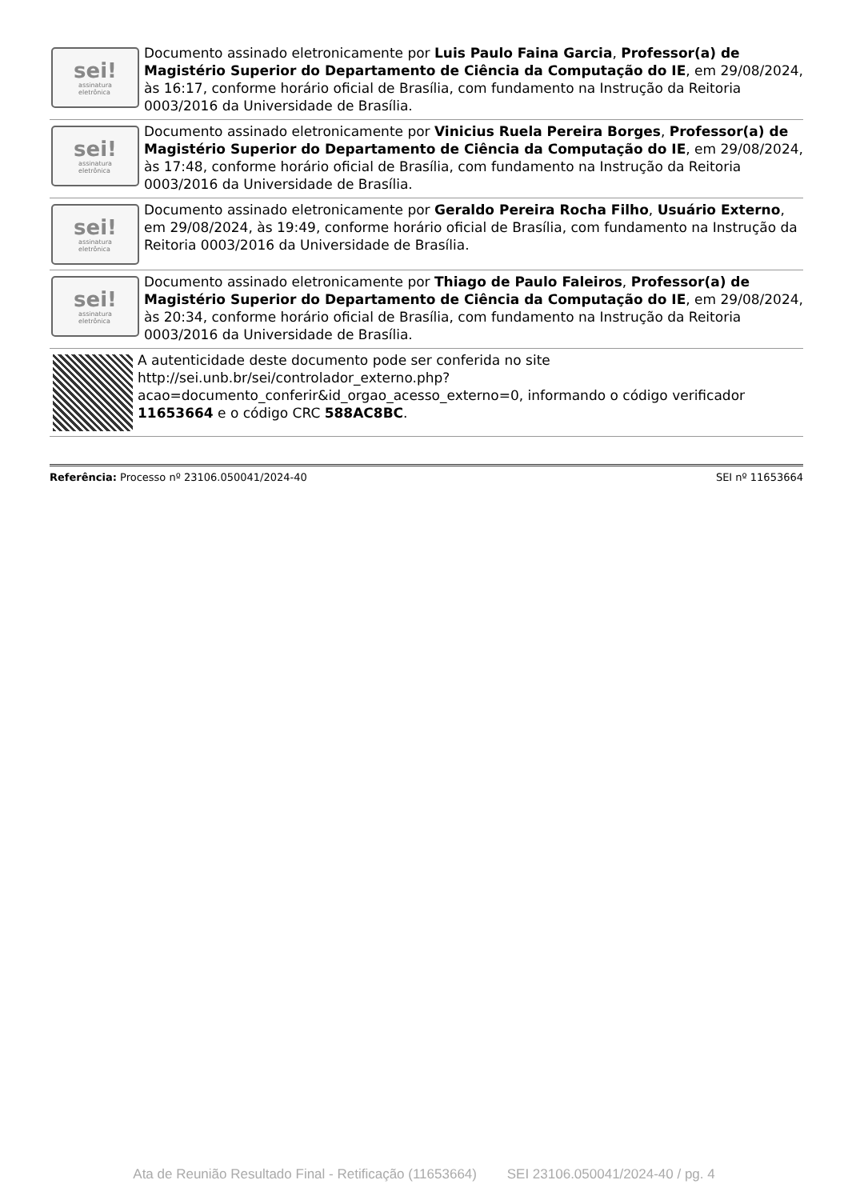sei!
assinatura
eletrônica
Documento assinado eletronicamente por Luis Paulo Faina Garcia, Professor(a) de Magistério Superior do Departamento de Ciência da Computação do IE, em 29/08/2024, às 16:17, conforme horário oficial de Brasília, com fundamento na Instrução da Reitoria 0003/2016 da Universidade de Brasília.
sei!
assinatura
eletrônica
Documento assinado eletronicamente por Vinicius Ruela Pereira Borges, Professor(a) de Magistério Superior do Departamento de Ciência da Computação do IE, em 29/08/2024, às 17:48, conforme horário oficial de Brasília, com fundamento na Instrução da Reitoria 0003/2016 da Universidade de Brasília.
sei!
assinatura
eletrônica
Documento assinado eletronicamente por Geraldo Pereira Rocha Filho, Usuário Externo, em 29/08/2024, às 19:49, conforme horário oficial de Brasília, com fundamento na Instrução da Reitoria 0003/2016 da Universidade de Brasília.
sei!
assinatura
eletrônica
Documento assinado eletronicamente por Thiago de Paulo Faleiros, Professor(a) de Magistério Superior do Departamento de Ciência da Computação do IE, em 29/08/2024, às 20:34, conforme horário oficial de Brasília, com fundamento na Instrução da Reitoria 0003/2016 da Universidade de Brasília.
A autenticidade deste documento pode ser conferida no site http://sei.unb.br/sei/controlador_externo.php?
acao=documento_conferir&id_orgao_acesso_externo=0, informando o código verificador 11653664 e o código CRC 588AC8BC.
Referência: Processo nº 23106.050041/2024-40 SEI nº 11653664
Ata de Reunião Resultado Final - Retificação (11653664) SEI 23106.050041/2024-40 / pg. 4